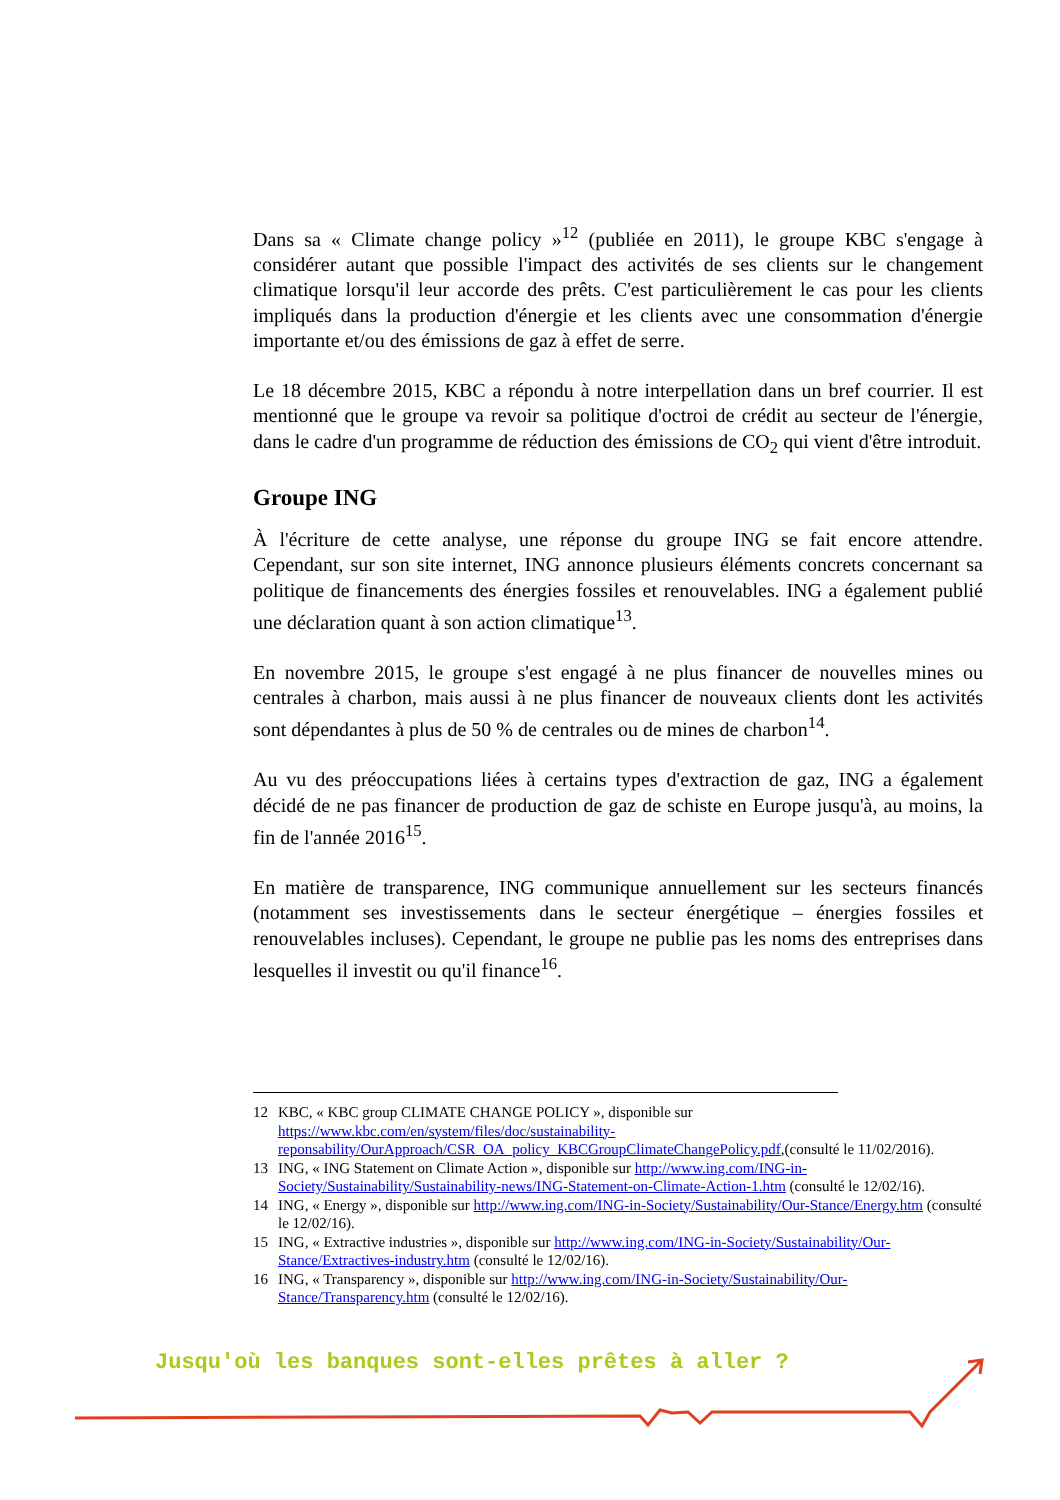Dans sa « Climate change policy »<sup>12</sup> (publiée en 2011), le groupe KBC s'engage à considérer autant que possible l'impact des activités de ses clients sur le changement climatique lorsqu'il leur accorde des prêts. C'est particulièrement le cas pour les clients impliqués dans la production d'énergie et les clients avec une consommation d'énergie importante et/ou des émissions de gaz à effet de serre.
Le 18 décembre 2015, KBC a répondu à notre interpellation dans un bref courrier. Il est mentionné que le groupe va revoir sa politique d'octroi de crédit au secteur de l'énergie, dans le cadre d'un programme de réduction des émissions de CO<sub>2</sub> qui vient d'être introduit.
Groupe ING
À l'écriture de cette analyse, une réponse du groupe ING se fait encore attendre. Cependant, sur son site internet, ING annonce plusieurs éléments concrets concernant sa politique de financements des énergies fossiles et renouvelables. ING a également publié une déclaration quant à son action climatique<sup>13</sup>.
En novembre 2015, le groupe s'est engagé à ne plus financer de nouvelles mines ou centrales à charbon, mais aussi à ne plus financer de nouveaux clients dont les activités sont dépendantes à plus de 50 % de centrales ou de mines de charbon<sup>14</sup>.
Au vu des préoccupations liées à certains types d'extraction de gaz, ING a également décidé de ne pas financer de production de gaz de schiste en Europe jusqu'à, au moins, la fin de l'année 2016<sup>15</sup>.
En matière de transparence, ING communique annuellement sur les secteurs financés (notamment ses investissements dans le secteur énergétique – énergies fossiles et renouvelables incluses). Cependant, le groupe ne publie pas les noms des entreprises dans lesquelles il investit ou qu'il finance<sup>16</sup>.
12 KBC, « KBC group CLIMATE CHANGE POLICY », disponible sur https://www.kbc.com/en/system/files/doc/sustainability-reponsability/OurApproach/CSR_OA_policy_KBCGroupClimateChangePolicy.pdf,(consulté le 11/02/2016).
13 ING, « ING Statement on Climate Action », disponible sur http://www.ing.com/ING-in-Society/Sustainability/Sustainability-news/ING-Statement-on-Climate-Action-1.htm (consulté le 12/02/16).
14 ING, « Energy », disponible sur http://www.ing.com/ING-in-Society/Sustainability/Our-Stance/Energy.htm (consulté le 12/02/16).
15 ING, « Extractive industries », disponible sur http://www.ing.com/ING-in-Society/Sustainability/Our-Stance/Extractives-industry.htm (consulté le 12/02/16).
16 ING, « Transparency », disponible sur http://www.ing.com/ING-in-Society/Sustainability/Our-Stance/Transparency.htm (consulté le 12/02/16).
Jusqu'où les banques sont-elles prêtes à aller ?